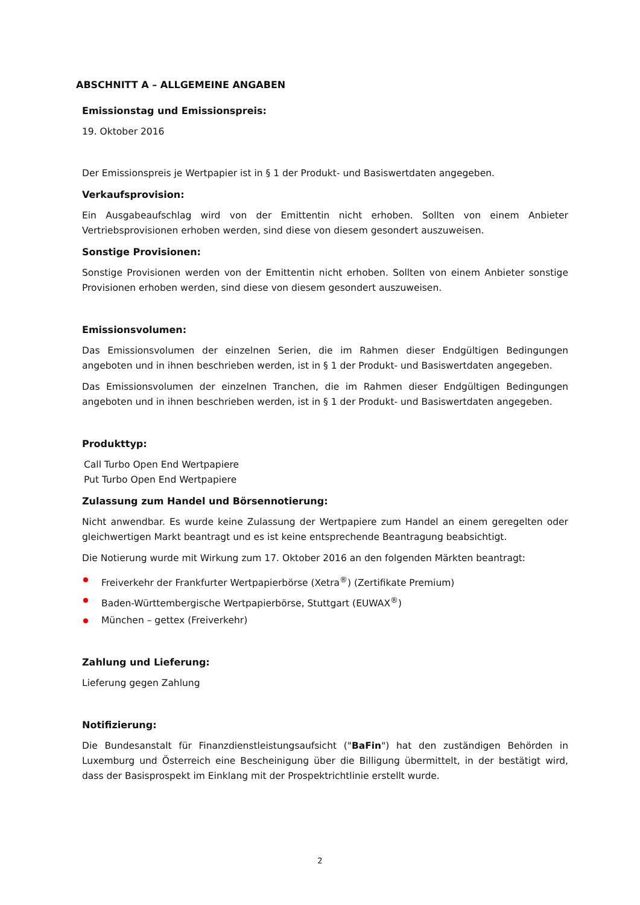ABSCHNITT A – ALLGEMEINE ANGABEN
Emissionstag und Emissionspreis:
19. Oktober 2016
Der Emissionspreis je Wertpapier ist in § 1 der Produkt- und Basiswertdaten angegeben.
Verkaufsprovision:
Ein Ausgabeaufschlag wird von der Emittentin nicht erhoben. Sollten von einem Anbieter Vertriebsprovisionen erhoben werden, sind diese von diesem gesondert auszuweisen.
Sonstige Provisionen:
Sonstige Provisionen werden von der Emittentin nicht erhoben. Sollten von einem Anbieter sonstige Provisionen erhoben werden, sind diese von diesem gesondert auszuweisen.
Emissionsvolumen:
Das Emissionsvolumen der einzelnen Serien, die im Rahmen dieser Endgültigen Bedingungen angeboten und in ihnen beschrieben werden, ist in § 1 der Produkt- und Basiswertdaten angegeben.
Das Emissionsvolumen der einzelnen Tranchen, die im Rahmen dieser Endgültigen Bedingungen angeboten und in ihnen beschrieben werden, ist in § 1 der Produkt- und Basiswertdaten angegeben.
Produkttyp:
Call Turbo Open End Wertpapiere
Put Turbo Open End Wertpapiere
Zulassung zum Handel und Börsennotierung:
Nicht anwendbar. Es wurde keine Zulassung der Wertpapiere zum Handel an einem geregelten oder gleichwertigen Markt beantragt und es ist keine entsprechende Beantragung beabsichtigt.
Die Notierung wurde mit Wirkung zum 17. Oktober 2016 an den folgenden Märkten beantragt:
Freiverkehr der Frankfurter Wertpapierbörse (Xetra<sup>®</sup>) (Zertifikate Premium)
Baden-Württembergische Wertpapierbörse, Stuttgart (EUWAX<sup>®</sup>)
München – gettex (Freiverkehr)
Zahlung und Lieferung:
Lieferung gegen Zahlung
Notifizierung:
Die Bundesanstalt für Finanzdienstleistungsaufsicht ("BaFin") hat den zuständigen Behörden in Luxemburg und Österreich eine Bescheinigung über die Billigung übermittelt, in der bestätigt wird, dass der Basisprospekt im Einklang mit der Prospektrichtlinie erstellt wurde.
2